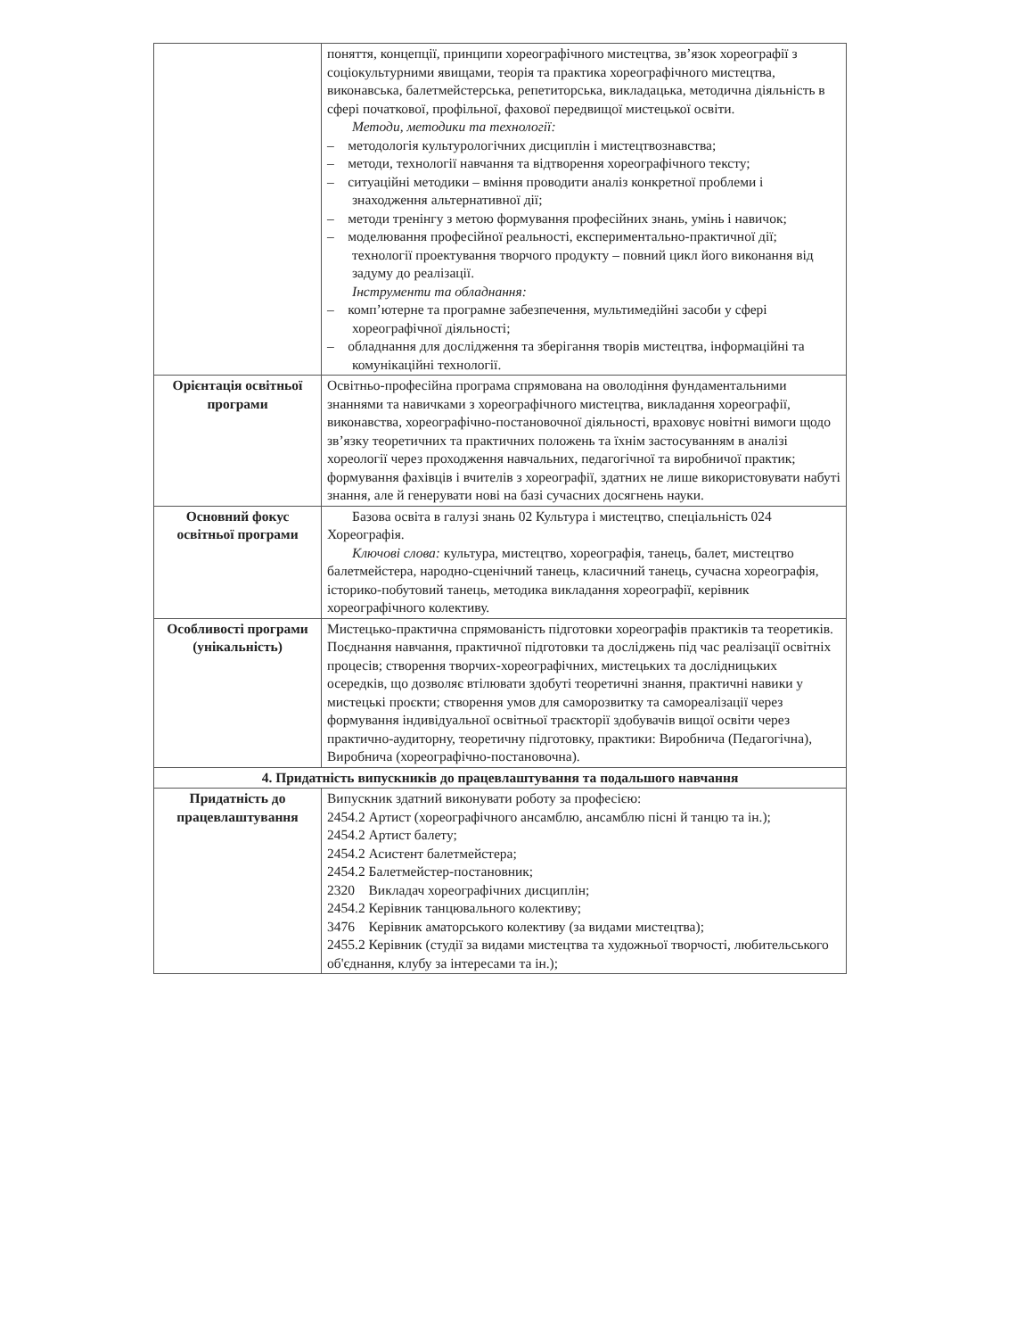| | поняття, концепції, принципи хореографічного мистецтва, зв’язок хореографії з соціокультурними явищами, теорія та практика хореографічного мистецтва, виконавська, балетмейстерська, репетиторська, викладацька, методична діяльність в сфері початкової, профільної, фахової передвищої мистецької освіти. Методи, методики та технології: – методологія культурологічних дисциплін і мистецтвознавства; – методи, технології навчання та відтворення хореографічного тексту; – ситуаційні методики – вміння проводити аналіз конкретної проблеми і знаходження альтернативної дії; – методи тренінгу з метою формування професійних знань, умінь і навичок; – моделювання професійної реальності, експериментально-практичної дії; технології проектування творчого продукту – повний цикл його виконання від задуму до реалізації. Інструменти та обладнання: – комп’ютерне та програмне забезпечення, мультимедійні засоби у сфері хореографічної діяльності; – обладнання для дослідження та зберігання творів мистецтва, інформаційні та комунікаційні технології. |
| Орієнтація освітньої програми | Освітньо-професійна програма спрямована на оволодіння фундаментальними знаннями та навичками з хореографічного мистецтва, викладання хореографії, виконавства, хореографічно-постановочної діяльності, враховує новітні вимоги щодо зв’язку теоретичних та практичних положень та їхнім застосуванням в аналізі хореології через проходження навчальних, педагогічної та виробничої практик; формування фахівців і вчителів з хореографії, здатних не лише використовувати набуті знання, але й генерувати нові на базі сучасних досягнень науки. |
| Основний фокус освітньої програми | Базова освіта в галузі знань 02 Культура і мистецтво, спеціальність 024 Хореографія. Ключові слова: культура, мистецтво, хореографія, танець, балет, мистецтво балетмейстера, народно-сценічний танець, класичний танець, сучасна хореографія, історико-побутовий танець, методика викладання хореографії, керівник хореографічного колективу. |
| Особливості програми (унікальність) | Мистецько-практична спрямованість підготовки хореографів практиків та теоретиків. Поєднання навчання, практичної підготовки та досліджень під час реалізації освітніх процесів; створення творчих-хореографічних, мистецьких та дослідницьких осередків, що дозволяє втілювати здобуті теоретичні знання, практичні навики у мистецькі проєкти; створення умов для саморозвитку та самореалізації через формування індивідуальної освітньої траєкторії здобувачів вищої освіти через практично-аудиторну, теоретичну підготовку, практики: Виробнича (Педагогічна), Виробнича (хореографічно-постановочна). |
| 4. Придатність випускників до працевлаштування та подальшого навчання | |
| Придатність до працевлаштування | Випускник здатний виконувати роботу за професією: 2454.2 Артист (хореографічного ансамблю, ансамблю пісні й танцю та ін.); 2454.2 Артист балету; 2454.2 Асистент балетмейстера; 2454.2 Балетмейстер-постановник; 2320 Викладач хореографічних дисциплін; 2454.2 Керівник танцювального колективу; 3476 Керівник аматорського колективу (за видами мистецтва); 2455.2 Керівник (студії за видами мистецтва та художньої творчості, любительського об'єднання, клубу за інтересами та ін.); |